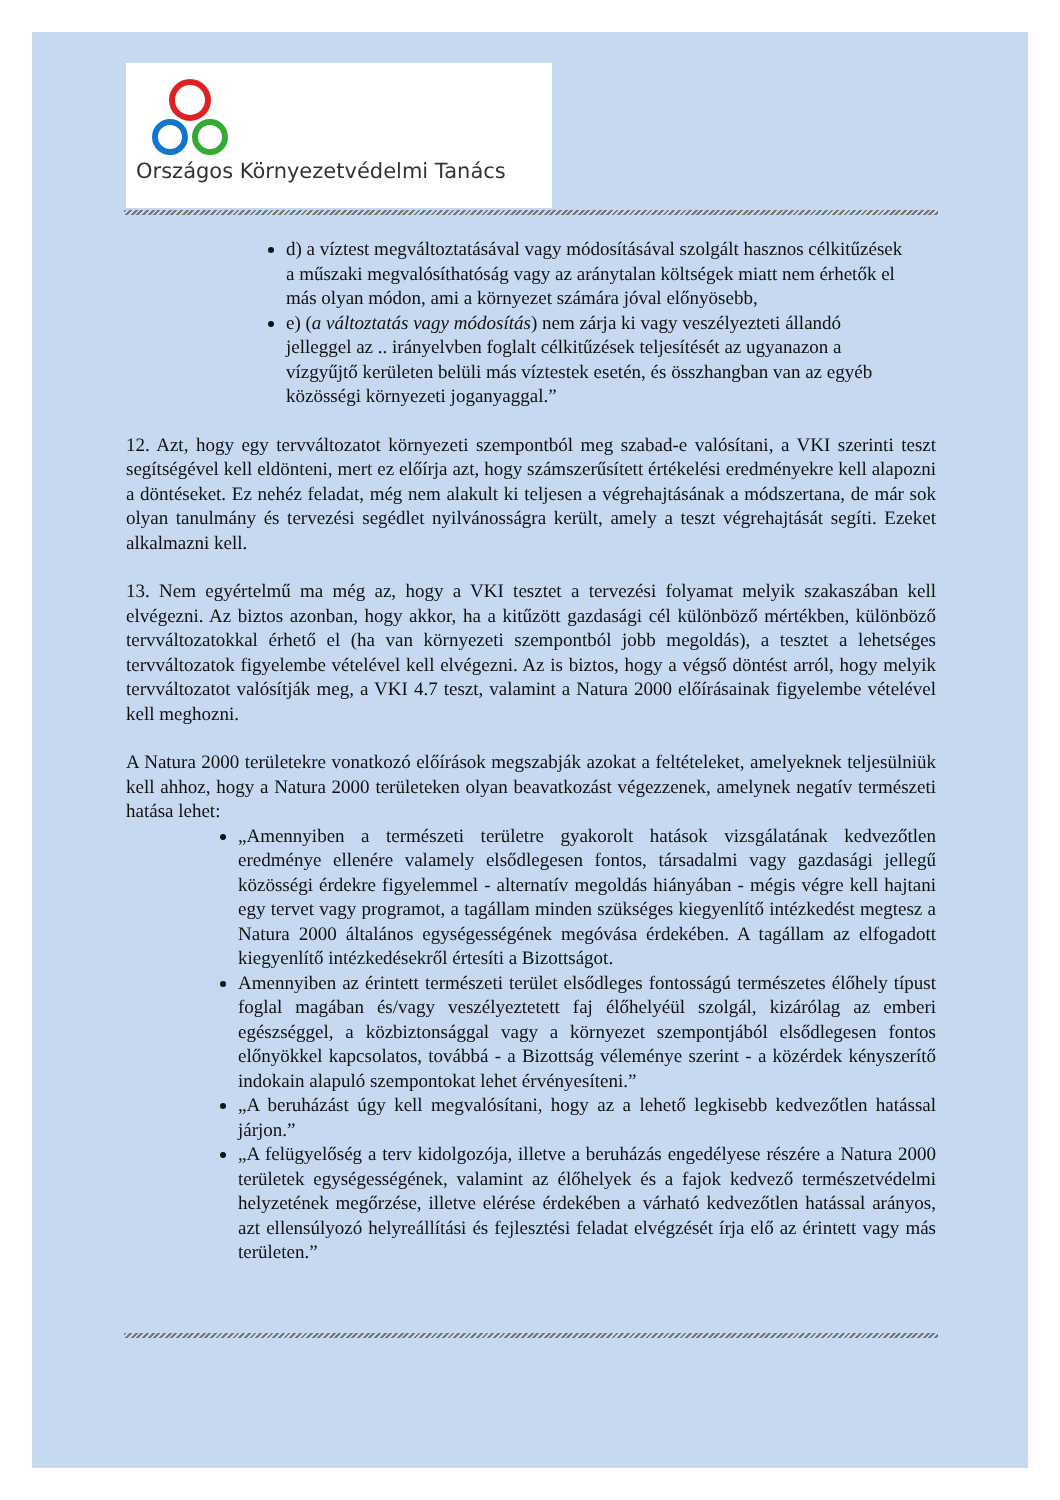Országos Környezetvédelmi Tanács
d) a víztest megváltoztatásával vagy módosításával szolgált hasznos célkitűzések a műszaki megvalósíthatóság vagy az aránytalan költségek miatt nem érhetők el más olyan módon, ami a környezet számára jóval előnyösebb,
e) (a változtatás vagy módosítás) nem zárja ki vagy veszélyezteti állandó jelleggel az .. irányelvben foglalt célkitűzések teljesítését az ugyanazon a vízgyűjtő kerületen belüli más víztestek esetén, és összhangban van az egyéb közösségi környezeti joganyaggal.”
12. Azt, hogy egy tervváltozatot környezeti szempontból meg szabad-e valósítani, a VKI szerinti teszt segítségével kell eldönteni, mert ez előírja azt, hogy számszerűsített értékelési eredményekre kell alapozni a döntéseket. Ez nehéz feladat, még nem alakult ki teljesen a végrehajtásának a módszertana, de már sok olyan tanulmány és tervezési segédlet nyilvánosságra került, amely a teszt végrehajtását segíti. Ezeket alkalmazni kell.
13. Nem egyértelmű ma még az, hogy a VKI tesztet a tervezési folyamat melyik szakaszában kell elvégezni. Az biztos azonban, hogy akkor, ha a kitűzött gazdasági cél különböző mértékben, különböző tervváltozatokkal érhető el (ha van környezeti szempontból jobb megoldás), a tesztet a lehetséges tervváltozatok figyelembe vételével kell elvégezni. Az is biztos, hogy a végső döntést arról, hogy melyik tervváltozatot valósítják meg, a VKI 4.7 teszt, valamint a Natura 2000 előírásainak figyelembe vételével kell meghozni.
A Natura 2000 területekre vonatkozó előírások megszabják azokat a feltételeket, amelyeknek teljesülniük kell ahhoz, hogy a Natura 2000 területeken olyan beavatkozást végezzenek, amelynek negatív természeti hatása lehet:
„Amennyiben a természeti területre gyakorolt hatások vizsgálatának kedvezőtlen eredménye ellenére valamely elsődlegesen fontos, társadalmi vagy gazdasági jellegű közösségi érdekre figyelemmel - alternatív megoldás hiányában - mégis végre kell hajtani egy tervet vagy programot, a tagállam minden szükséges kiegyenlítő intézkedést megtesz a Natura 2000 általános egységességének megóvása érdekében. A tagállam az elfogadott kiegyenlítő intézkedésekről értesíti a Bizottságot.
Amennyiben az érintett természeti terület elsődleges fontosságú természetes élőhely típust foglal magában és/vagy veszélyeztetett faj élőhelyéül szolgál, kizárólag az emberi egészséggel, a közbiztonsággal vagy a környezet szempontjából elsődlegesen fontos előnyökkel kapcsolatos, továbbá - a Bizottság véleménye szerint - a közérdek kényszerítő indokain alapuló szempontokat lehet érvényesíteni.”
„A beruházást úgy kell megvalósítani, hogy az a lehető legkisebb kedvezőtlen hatással járjon.”
„A felügyelőség a terv kidolgozója, illetve a beruházás engedélyese részére a Natura 2000 területek egységességének, valamint az élőhelyek és a fajok kedvező természetvédelmi helyzetének megőrzése, illetve elérése érdekében a várható kedvezőtlen hatással arányos, azt ellensúlyozó helyreállítási és fejlesztési feladat elvégzését írja elő az érintett vagy más területen.”